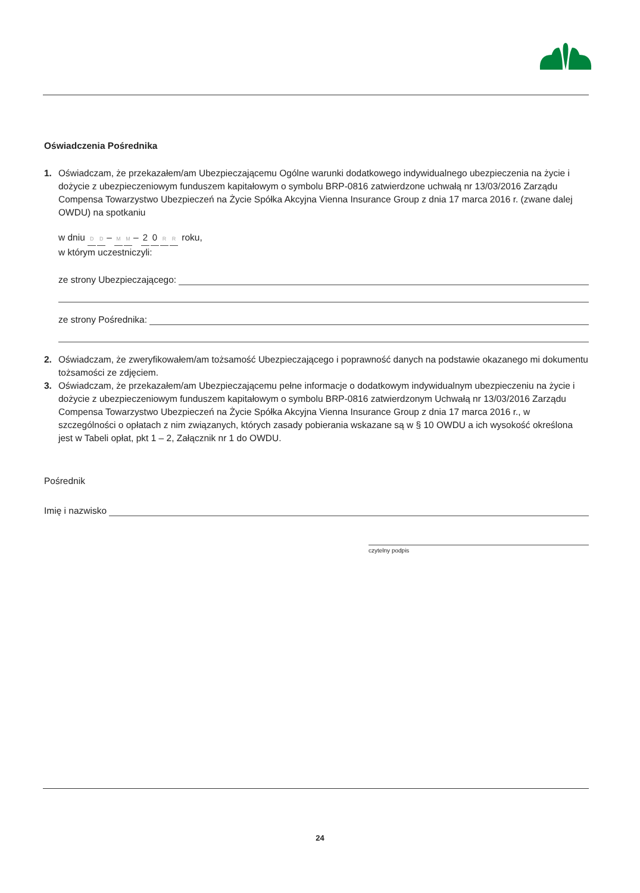Oświadczenia Pośrednika
1. Oświadczam, że przekazałem/am Ubezpieczającemu Ogólne warunki dodatkowego indywidualnego ubezpieczenia na życie i dożycie z ubezpieczeniowym funduszem kapitałowym o symbolu BRP-0816 zatwierdzone uchwałą nr 13/03/2016 Zarządu Compensa Towarzystwo Ubezpieczeń na Życie Spółka Akcyjna Vienna Insurance Group z dnia 17 marca 2016 r. (zwane dalej OWDU) na spotkaniu
w dniu D D – M M – 20 RR roku,
w którym uczestniczyli:
ze strony Ubezpieczającego:
ze strony Pośrednika:
2. Oświadczam, że zweryfikowałem/am tożsamość Ubezpieczającego i poprawność danych na podstawie okazanego mi dokumentu tożsamości ze zdjęciem.
3. Oświadczam, że przekazałem/am Ubezpieczającemu pełne informacje o dodatkowym indywidualnym ubezpieczeniu na życie i dożycie z ubezpieczeniowym funduszem kapitałowym o symbolu BRP-0816 zatwierdzonym Uchwałą nr 13/03/2016 Zarządu Compensa Towarzystwo Ubezpieczeń na Życie Spółka Akcyjna Vienna Insurance Group z dnia 17 marca 2016 r., w szczególności o opłatach z nim związanych, których zasady pobierania wskazane są w § 10 OWDU a ich wysokość określona jest w Tabeli opłat, pkt 1 – 2, Załącznik nr 1 do OWDU.
Pośrednik
Imię i nazwisko
czytelny podpis
24